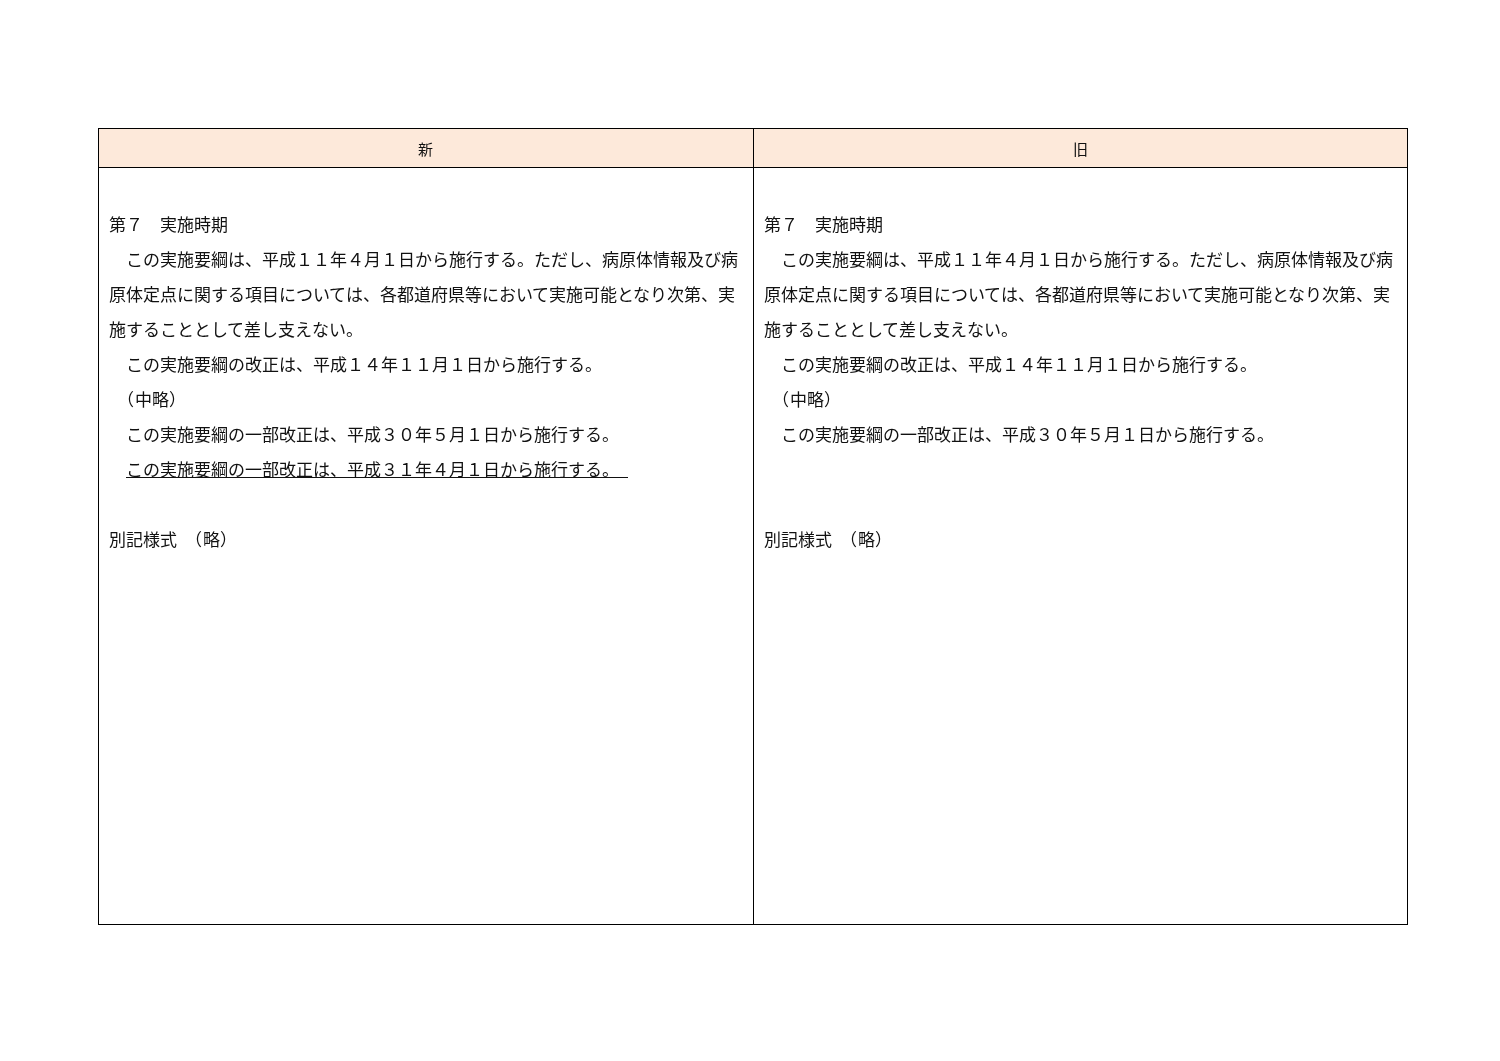| 新 | 旧 |
| --- | --- |
| 第７ 実施時期 この実施要綱は、平成１１年４月１日から施行する。ただし、病原体情報及び病原体定点に関する項目については、各都道府県等において実施可能となり次第、実施することとして差し支えない。 この実施要綱の改正は、平成１４年１１月１日から施行する。 （中略） この実施要綱の一部改正は、平成３０年５月１日から施行する。 この実施要綱の一部改正は、平成３１年４月１日から施行する。 別記様式 （略） | 第７ 実施時期 この実施要綱は、平成１１年４月１日から施行する。ただし、病原体情報及び病原体定点に関する項目については、各都道府県等において実施可能となり次第、実施することとして差し支えない。 この実施要綱の改正は、平成１４年１１月１日から施行する。 （中略） この実施要綱の一部改正は、平成３０年５月１日から施行する。 別記様式 （略） |